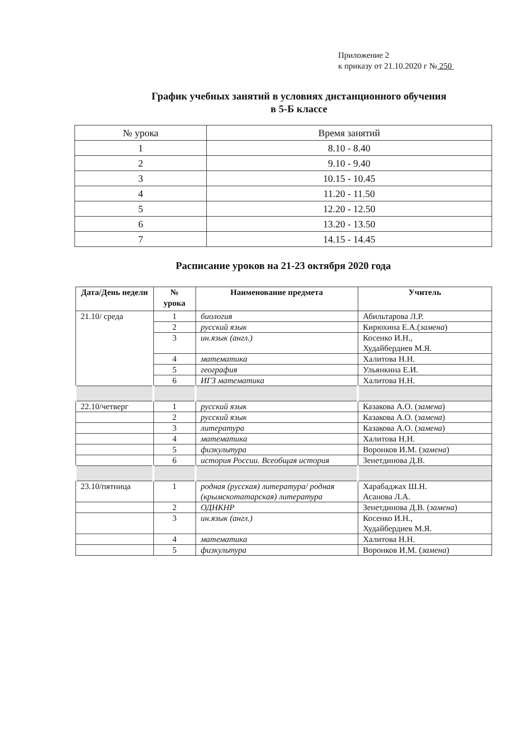Приложение 2
к приказу от 21.10.2020 г № 250
График учебных занятий в условиях дистанционного обучения
в 5-Б классе
| № урока | Время занятий |
| 1 | 8.10 - 8.40 |
| 2 | 9.10 - 9.40 |
| 3 | 10.15 - 10.45 |
| 4 | 11.20 - 11.50 |
| 5 | 12.20 - 12.50 |
| 6 | 13.20 - 13.50 |
| 7 | 14.15 - 14.45 |
Расписание уроков на 21-23 октября 2020 года
| Дата/День недели | № урока | Наименование предмета | Учитель |
| --- | --- | --- | --- |
| 21.10/ среда | 1 | биология | Абильтарова Л.Р. |
| | 2 | русский язык | Кирюхина Е.А.( замена ) |
| | 3 | ин.язык (англ.) | Косенко И.Н., Худайбердиев М.Я. |
| | 4 | математика | Халитова Н.Н. |
| | 5 | география | Ульянкина Е.И. |
| | 6 | ИГЗ математика | Халитова Н.Н. |
| 22.10/четверг | 1 | русский язык | Казакова А.О. ( замена ) |
| | 2 | русский язык | Казакова А.О. ( замена ) |
| | 3 | литература | Казакова А.О. ( замена ) |
| | 4 | математика | Халитова Н.Н. |
| | 5 | физкультура | Воронков И.М. ( замена ) |
| | 6 | история России. Всеобщая история | Зенетдинова Д.В. |
| 23.10/пятница | 1 | родная (русская) литература/ родная (крымскотатарская) литература | Харабаджах Ш.Н. Асанова Л.А. |
| | 2 | ОДНКНР | Зенетдинова Д.В. ( замена ) |
| | 3 | ин.язык (англ.) | Косенко И.Н., Худайбердиев М.Я. |
| | 4 | математика | Халитова Н.Н. |
| | 5 | физкультура | Воронков И.М. ( замена ) |